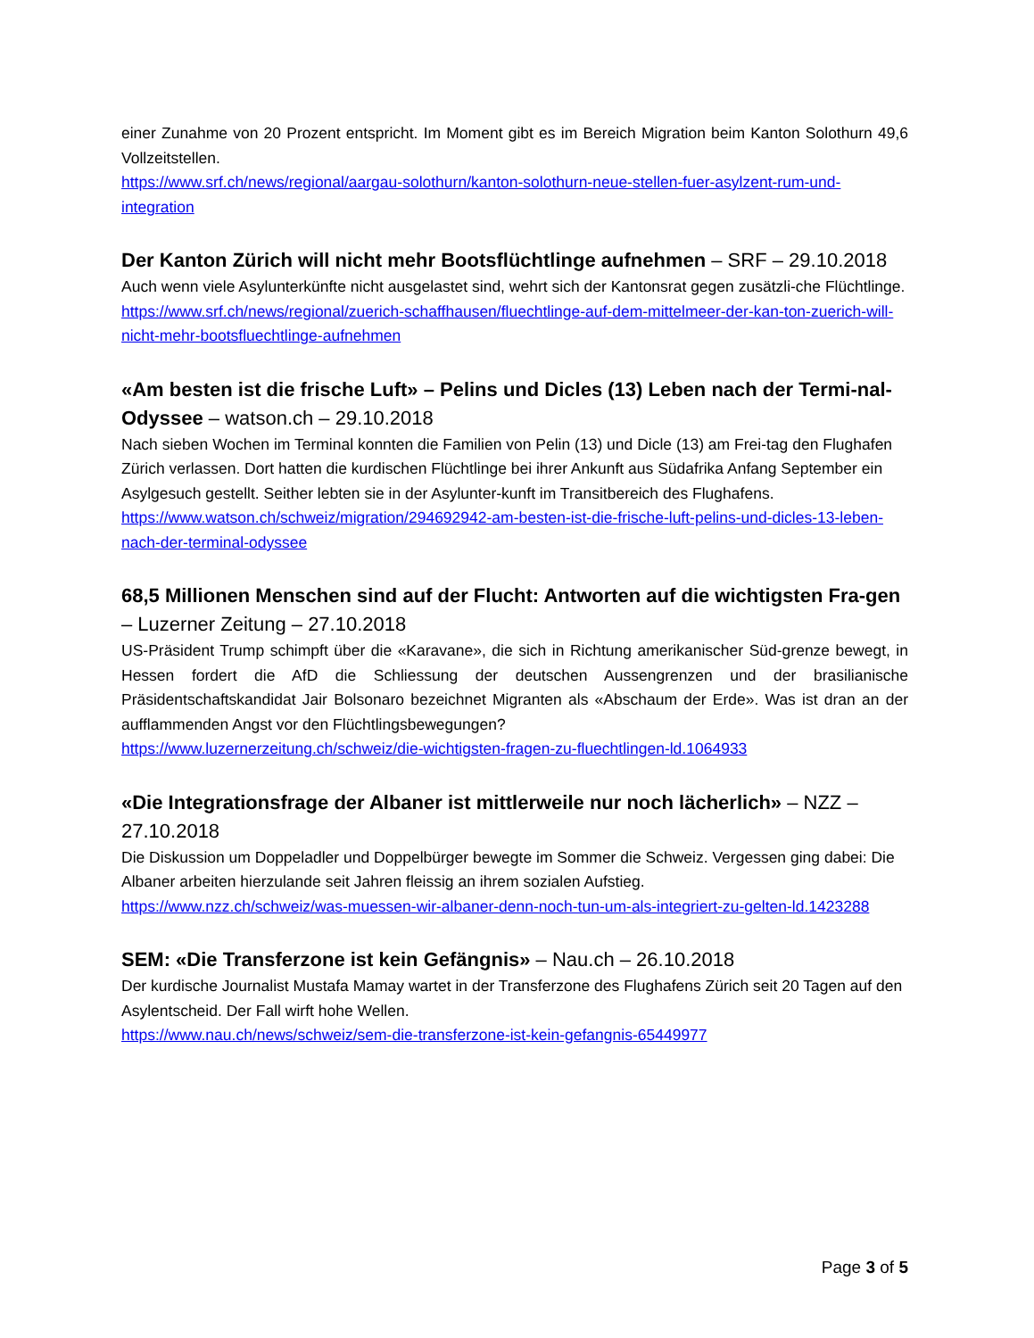einer Zunahme von 20 Prozent entspricht. Im Moment gibt es im Bereich Migration beim Kanton Solothurn 49,6 Vollzeitstellen.
https://www.srf.ch/news/regional/aargau-solothurn/kanton-solothurn-neue-stellen-fuer-asylzent-rum-und-integration
Der Kanton Zürich will nicht mehr Bootsflüchtlinge aufnehmen – SRF – 29.10.2018
Auch wenn viele Asylunterkünfte nicht ausgelastet sind, wehrt sich der Kantonsrat gegen zusätzli-che Flüchtlinge.
https://www.srf.ch/news/regional/zuerich-schaffhausen/fluechtlinge-auf-dem-mittelmeer-der-kan-ton-zuerich-will-nicht-mehr-bootsfluechtlinge-aufnehmen
«Am besten ist die frische Luft» – Pelins und Dicles (13) Leben nach der Termi-nal-Odyssee – watson.ch – 29.10.2018
Nach sieben Wochen im Terminal konnten die Familien von Pelin (13) und Dicle (13) am Frei-tag den Flughafen Zürich verlassen. Dort hatten die kurdischen Flüchtlinge bei ihrer Ankunft aus Südafrika Anfang September ein Asylgesuch gestellt. Seither lebten sie in der Asylunter-kunft im Transitbereich des Flughafens.
https://www.watson.ch/schweiz/migration/294692942-am-besten-ist-die-frische-luft-pelins-und-dicles-13-leben-nach-der-terminal-odyssee
68,5 Millionen Menschen sind auf der Flucht: Antworten auf die wichtigsten Fra-gen – Luzerner Zeitung – 27.10.2018
US-Präsident Trump schimpft über die «Karavane», die sich in Richtung amerikanischer Süd-grenze bewegt, in Hessen fordert die AfD die Schliessung der deutschen Aussengrenzen und der brasilianische Präsidentschaftskandidat Jair Bolsonaro bezeichnet Migranten als «Abschaum der Erde». Was ist dran an der aufflammenden Angst vor den Flüchtlingsbewegungen?
https://www.luzernerzeitung.ch/schweiz/die-wichtigsten-fragen-zu-fluechtlingen-ld.1064933
«Die Integrationsfrage der Albaner ist mittlerweile nur noch lächerlich» – NZZ – 27.10.2018
Die Diskussion um Doppeladler und Doppelbürger bewegte im Sommer die Schweiz. Vergessen ging dabei: Die Albaner arbeiten hierzulande seit Jahren fleissig an ihrem sozialen Aufstieg.
https://www.nzz.ch/schweiz/was-muessen-wir-albaner-denn-noch-tun-um-als-integriert-zu-gelten-ld.1423288
SEM: «Die Transferzone ist kein Gefängnis» – Nau.ch – 26.10.2018
Der kurdische Journalist Mustafa Mamay wartet in der Transferzone des Flughafens Zürich seit 20 Tagen auf den Asylentscheid. Der Fall wirft hohe Wellen.
https://www.nau.ch/news/schweiz/sem-die-transferzone-ist-kein-gefangnis-65449977
Page 3 of 5